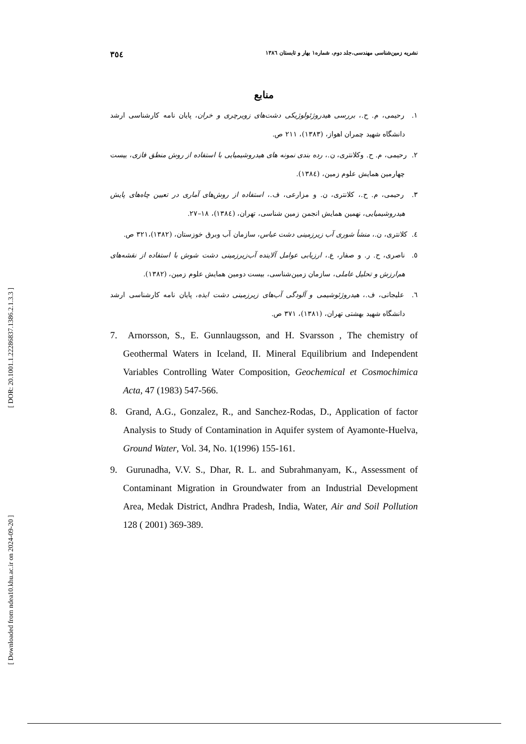[ Downloaded from ndea10.khu.ac.ir on 2024-09-20 ] [ DOR: 20.1001.1.22286837.1386.2.1.3.3 ]
نشریه زمین‌شناسی مهندسی،جلد دوم، شماره۱ بهار و تابستان ۱۳۸٦ ۳٥٤
منابع
۱. رحیمی، م. ح.، بررسی هیدروژئولوژیکی دشت‌های زویرچری و خران، پایان نامه کارشناسی ارشد دانشگاه شهید چمران اهواز، (۱۳۸۳)، ۲۱۱ ص.
۲. رحیمی، م. ح. وکلانتری، ن.، رده بندی نمونه های هیدروشیمیایی با استفاده از روش منطق فازی، بیست چهارمین همایش علوم زمین، (۱۳۸٤).
۳. رحیمی، م. ح.، کلانتری، ن. و مزارعی، ف.، استفاده از روش‌های آماری در تعیین چاه‌های پایش هیدروشیمیایی، نهمین همایش انجمن زمین شناسی، تهران، (۱۳۸٤)، ۱۸–۲۷.
٤. کلانتری، ن.، منشأ شوری آب زیرزمینی دشت عباس، سازمان آب وبرق خوزستان، (۱۳۸۲)،۳۲۱ ص.
٥. ناصری، ح. ر. و صفار، ع.، ارزیابی عوامل آلاینده آب‌زیرزمینی دشت شوش با استفاده از نقشه‌های هم‌ارزش و تحلیل عاملی، سازمان زمین‌شناسی، بیست دومین همایش علوم زمین، (۱۳۸۲).
٦. علیجانی، ف.، هیدروژئوشیمی و آلودگی آب‌های زیرزمینی دشت ایذه، پایان نامه کارشناسی ارشد دانشگاه شهید بهشتی تهران، (۱۳۸۱)، ۳۷۱ ص.
7. Arnorsson, S., E. Gunnlaugsson, and H. Svarsson , The chemistry of Geothermal Waters in Iceland, II. Mineral Equilibrium and Independent Variables Controlling Water Composition, Geochemical et Cosmochimica Acta, 47 (1983) 547-566.
8. Grand, A.G., Gonzalez, R., and Sanchez-Rodas, D., Application of factor Analysis to Study of Contamination in Aquifer system of Ayamonte-Huelva, Ground Water, Vol. 34, No. 1(1996) 155-161.
9. Gurunadha, V.V. S., Dhar, R. L. and Subrahmanyam, K., Assessment of Contaminant Migration in Groundwater from an Industrial Development Area, Medak District, Andhra Pradesh, India, Water, Air and Soil Pollution 128 ( 2001) 369-389.